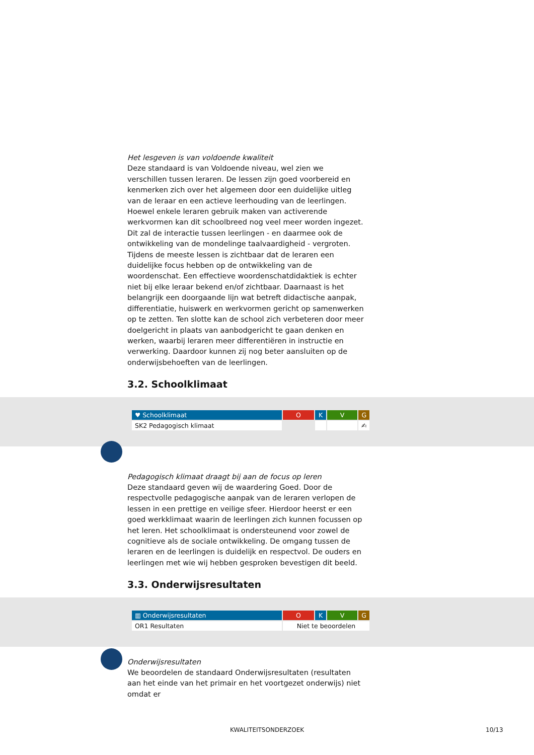Het lesgeven is van voldoende kwaliteit
Deze standaard is van Voldoende niveau, wel zien we verschillen tussen leraren. De lessen zijn goed voorbereid en kenmerken zich over het algemeen door een duidelijke uitleg van de leraar en een actieve leerhouding van de leerlingen. Hoewel enkele leraren gebruik maken van activerende werkvormen kan dit schoolbreed nog veel meer worden ingezet. Dit zal de interactie tussen leerlingen - en daarmee ook de ontwikkeling van de mondelinge taalvaardigheid - vergroten. Tijdens de meeste lessen is zichtbaar dat de leraren een duidelijke focus hebben op de ontwikkeling van de woordenschat. Een effectieve woordenschatdidaktiek is echter niet bij elke leraar bekend en/of zichtbaar. Daarnaast is het belangrijk een doorgaande lijn wat betreft didactische aanpak, differentiatie, huiswerk en werkvormen gericht op samenwerken op te zetten. Ten slotte kan de school zich verbeteren door meer doelgericht in plaats van aanbodgericht te gaan denken en werken, waarbij leraren meer differentiëren in instructie en verwerking. Daardoor kunnen zij nog beter aansluiten op de onderwijsbehoeften van de leerlingen.
3.2. Schoolklimaat
| ♥ Schoolklimaat | O | K | V | G |
| SK2 Pedagogisch klimaat | | | | ✍ |
Pedagogisch klimaat draagt bij aan de focus op leren
Deze standaard geven wij de waardering Goed. Door de respectvolle pedagogische aanpak van de leraren verlopen de lessen in een prettige en veilige sfeer. Hierdoor heerst er een goed werkklimaat waarin de leerlingen zich kunnen focussen op het leren. Het schoolklimaat is ondersteunend voor zowel de cognitieve als de sociale ontwikkeling. De omgang tussen de leraren en de leerlingen is duidelijk en respectvol. De ouders en leerlingen met wie wij hebben gesproken bevestigen dit beeld.
3.3. Onderwijsresultaten
| ▥ Onderwijsresultaten | O | K | V | G |
| OR1 Resultaten | Niet te beoordelen | | | |
Onderwijsresultaten
We beoordelen de standaard Onderwijsresultaten (resultaten aan het einde van het primair en het voortgezet onderwijs) niet omdat er
KWALITEITSONDERZOEK 10/13